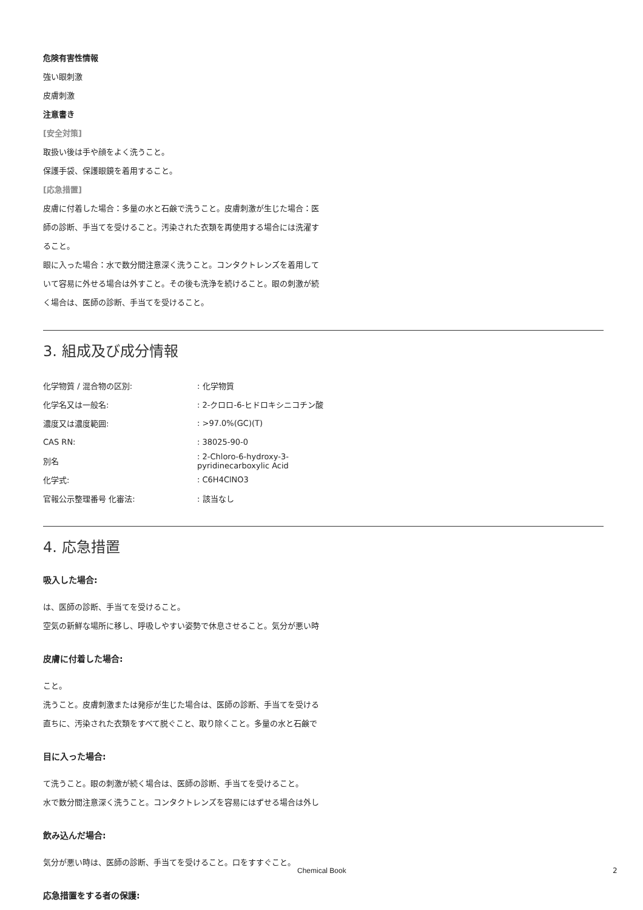危険有害性情報
強い眼刺激
皮膚刺激
注意書き
[安全対策]
取扱い後は手や顔をよく洗うこと。
保護手袋、保護眼鏡を着用すること。
[応急措置]
皮膚に付着した場合：多量の水と石鹸で洗うこと。皮膚刺激が生じた場合：医
師の診断、手当てを受けること。汚染された衣類を再使用する場合には洗濯す
ること。
眼に入った場合：水で数分間注意深く洗うこと。コンタクトレンズを着用して
いて容易に外せる場合は外すこと。その後も洗浄を続けること。眼の刺激が続
く場合は、医師の診断、手当てを受けること。
3. 組成及び成分情報
| 化学物質 / 混合物の区別: | : 化学物質 |
| 化学名又は一般名: | : 2-クロロ-6-ヒドロキシニコチン酸 |
| 濃度又は濃度範囲: | : >97.0%(GC)(T) |
| CAS RN: | : 38025-90-0 |
| 別名 | : 2-Chloro-6-hydroxy-3-pyridinecarboxylic Acid |
| 化学式: | : C6H4ClNO3 |
| 官報公示整理番号 化審法: | : 該当なし |
4. 応急措置
吸入した場合:
は、医師の診断、手当てを受けること。
空気の新鮮な場所に移し、呼吸しやすい姿勢で休息させること。気分が悪い時
皮膚に付着した場合:
こと。
洗うこと。皮膚刺激または発疹が生じた場合は、医師の診断、手当てを受ける
直ちに、汚染された衣類をすべて脱ぐこと、取り除くこと。多量の水と石鹸で
目に入った場合:
て洗うこと。眼の刺激が続く場合は、医師の診断、手当てを受けること。
水で数分間注意深く洗うこと。コンタクトレンズを容易にはずせる場合は外し
飲み込んだ場合:
気分が悪い時は、医師の診断、手当てを受けること。口をすすぐこと。
応急措置をする者の保護:
Chemical Book 2